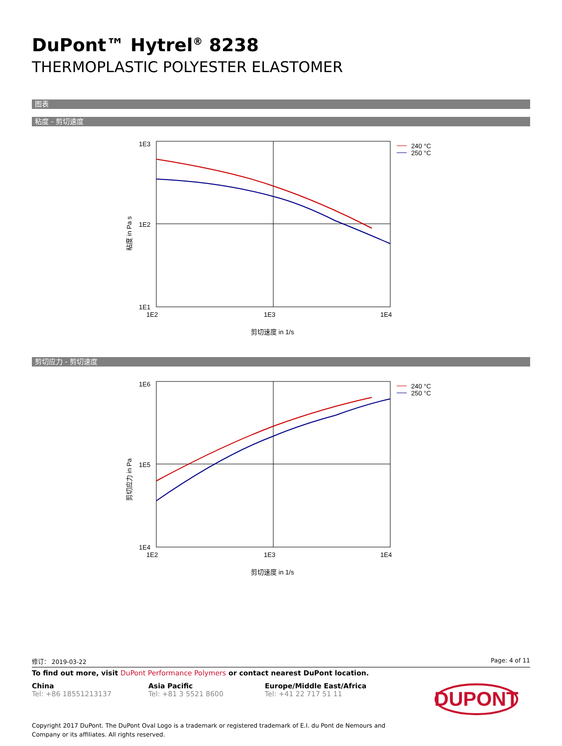DuPont™ Hytrel<sup>®</sup> 8238
THERMOPLASTIC POLYESTER ELASTOMER
图表
粘度 - 剪切速度
1E3
1E2
1E1
1E2
1E3
1E4
剪切速度 in 1/s
粘度 in Pa s
240 °C
250 °C
剪切应力 - 剪切速度
1E6
1E5
1E4
1E2
1E3
1E4
剪切速度 in 1/s
剪切应力 in Pa
240 °C
250 °C
修订： 2019-03-22 Page: 4 of 11
To find out more, visit DuPont Performance Polymers or contact nearest DuPont location.
China
Tel: +86 18551213137
Asia Pacific
Tel: +81 3 5521 8600
Europe/Middle East/Africa
Tel: +41 22 717 51 11
DUPONT
Copyright 2017 DuPont. The DuPont Oval Logo is a trademark or registered trademark of E.I. du Pont de Nemours and Company or its affiliates. All rights reserved.